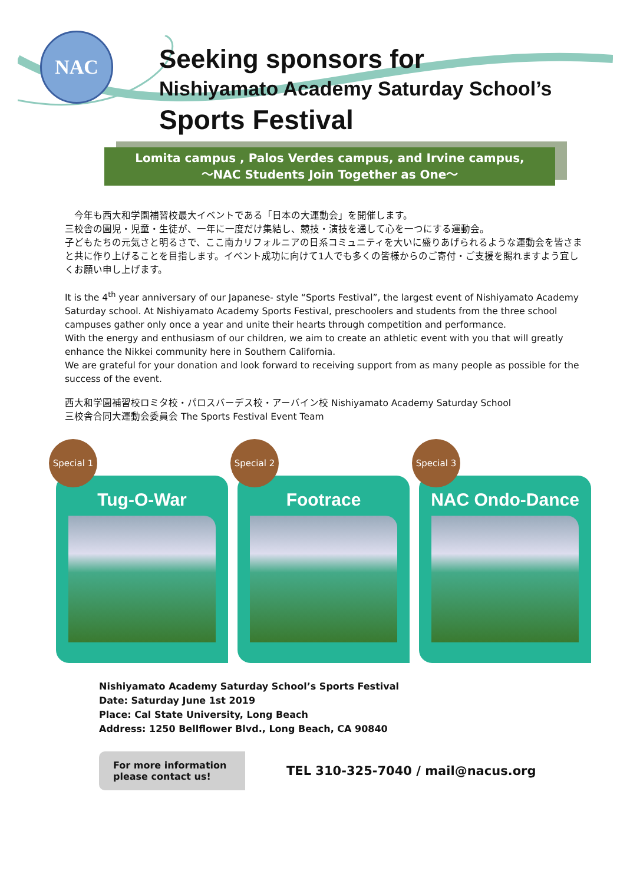NAC
Seeking sponsors for
Nishiyamato Academy Saturday School’s
Sports Festival
Lomita campus , Palos Verdes campus, and Irvine campus,
〜NAC Students Join Together as One〜
　今年も西大和学園補習校最大イベントである「日本の大運動会」を開催します。
三校舎の園児・児童・生徒が、一年に一度だけ集結し、競技・演技を通して心を一つにする運動会。
子どもたちの元気さと明るさで、ここ南カリフォルニアの日系コミュニティを大いに盛りあげられるような運動会を皆さまと共に作り上げることを目指します。イベント成功に向けて1人でも多くの皆様からのご寄付・ご支援を賜れますよう宜しくお願い申し上げます。
It is the 4<sup>th</sup> year anniversary of our Japanese- style “Sports Festival”, the largest event of Nishiyamato Academy Saturday school. At Nishiyamato Academy Sports Festival, preschoolers and students from the three school campuses gather only once a year and unite their hearts through competition and performance.
With the energy and enthusiasm of our children, we aim to create an athletic event with you that will greatly enhance the Nikkei community here in Southern California.
We are grateful for your donation and look forward to receiving support from as many people as possible for the success of the event.
西大和学園補習校ロミタ校・パロスバーデス校・アーバイン校 Nishiyamato Academy Saturday School
三校舎合同大運動会委員会 The Sports Festival Event Team
Special 1
Tug-O-War
Special 2
Footrace
Special 3
NAC Ondo-Dance
Nishiyamato Academy Saturday School’s Sports Festival
Date: Saturday June 1st 2019
Place: Cal State University, Long Beach
Address: 1250 Bellflower Blvd., Long Beach, CA 90840
For more information please contact us!
TEL 310-325-7040 / mail@nacus.org